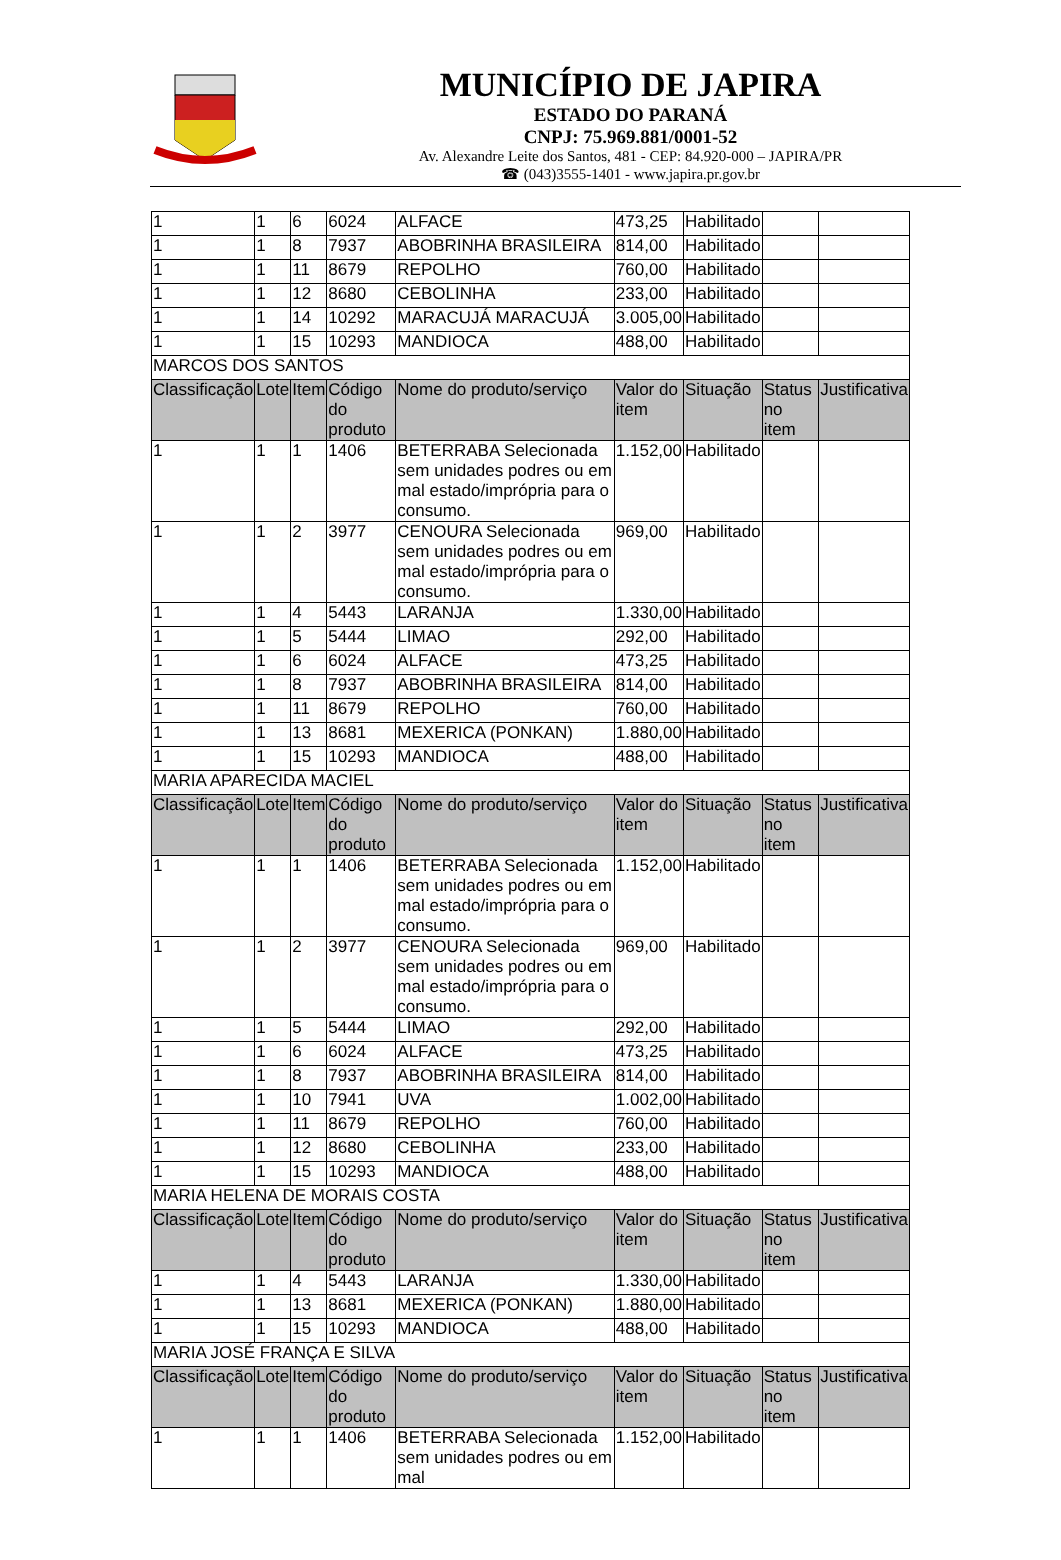MUNICÍPIO DE JAPIRA
ESTADO DO PARANÁ
CNPJ: 75.969.881/0001-52
Av. Alexandre Leite dos Santos, 481 - CEP: 84.920-000 – JAPIRA/PR
☎ (043)3555-1401 - www.japira.pr.gov.br
| 1 | 1 | 6 | 6024 | ALFACE | 473,25 | Habilitado | | |
| 1 | 1 | 8 | 7937 | ABOBRINHA BRASILEIRA | 814,00 | Habilitado | | |
| 1 | 1 | 11 | 8679 | REPOLHO | 760,00 | Habilitado | | |
| 1 | 1 | 12 | 8680 | CEBOLINHA | 233,00 | Habilitado | | |
| 1 | 1 | 14 | 10292 | MARACUJÁ MARACUJÁ | 3.005,00 | Habilitado | | |
| 1 | 1 | 15 | 10293 | MANDIOCA | 488,00 | Habilitado | | |
| MARCOS DOS SANTOS | | | | | | | | |
| Classificação | Lote | Item | Código do produto | Nome do produto/serviço | Valor do item | Situação | Status no item | Justificativa |
| 1 | 1 | 1 | 1406 | BETERRABA Selecionada sem unidades podres ou em mal estado/imprópria para o consumo. | 1.152,00 | Habilitado | | |
| 1 | 1 | 2 | 3977 | CENOURA Selecionada sem unidades podres ou em mal estado/imprópria para o consumo. | 969,00 | Habilitado | | |
| 1 | 1 | 4 | 5443 | LARANJA | 1.330,00 | Habilitado | | |
| 1 | 1 | 5 | 5444 | LIMAO | 292,00 | Habilitado | | |
| 1 | 1 | 6 | 6024 | ALFACE | 473,25 | Habilitado | | |
| 1 | 1 | 8 | 7937 | ABOBRINHA BRASILEIRA | 814,00 | Habilitado | | |
| 1 | 1 | 11 | 8679 | REPOLHO | 760,00 | Habilitado | | |
| 1 | 1 | 13 | 8681 | MEXERICA (PONKAN) | 1.880,00 | Habilitado | | |
| 1 | 1 | 15 | 10293 | MANDIOCA | 488,00 | Habilitado | | |
| MARIA APARECIDA MACIEL | | | | | | | | |
| Classificação | Lote | Item | Código do produto | Nome do produto/serviço | Valor do item | Situação | Status no item | Justificativa |
| 1 | 1 | 1 | 1406 | BETERRABA Selecionada sem unidades podres ou em mal estado/imprópria para o consumo. | 1.152,00 | Habilitado | | |
| 1 | 1 | 2 | 3977 | CENOURA Selecionada sem unidades podres ou em mal estado/imprópria para o consumo. | 969,00 | Habilitado | | |
| 1 | 1 | 5 | 5444 | LIMAO | 292,00 | Habilitado | | |
| 1 | 1 | 6 | 6024 | ALFACE | 473,25 | Habilitado | | |
| 1 | 1 | 8 | 7937 | ABOBRINHA BRASILEIRA | 814,00 | Habilitado | | |
| 1 | 1 | 10 | 7941 | UVA | 1.002,00 | Habilitado | | |
| 1 | 1 | 11 | 8679 | REPOLHO | 760,00 | Habilitado | | |
| 1 | 1 | 12 | 8680 | CEBOLINHA | 233,00 | Habilitado | | |
| 1 | 1 | 15 | 10293 | MANDIOCA | 488,00 | Habilitado | | |
| MARIA HELENA DE MORAIS COSTA | | | | | | | | |
| Classificação | Lote | Item | Código do produto | Nome do produto/serviço | Valor do item | Situação | Status no item | Justificativa |
| 1 | 1 | 4 | 5443 | LARANJA | 1.330,00 | Habilitado | | |
| 1 | 1 | 13 | 8681 | MEXERICA (PONKAN) | 1.880,00 | Habilitado | | |
| 1 | 1 | 15 | 10293 | MANDIOCA | 488,00 | Habilitado | | |
| MARIA JOSÉ FRANÇA E SILVA | | | | | | | | |
| Classificação | Lote | Item | Código do produto | Nome do produto/serviço | Valor do item | Situação | Status no item | Justificativa |
| 1 | 1 | 1 | 1406 | BETERRABA Selecionada sem unidades podres ou em mal | 1.152,00 | Habilitado | | |